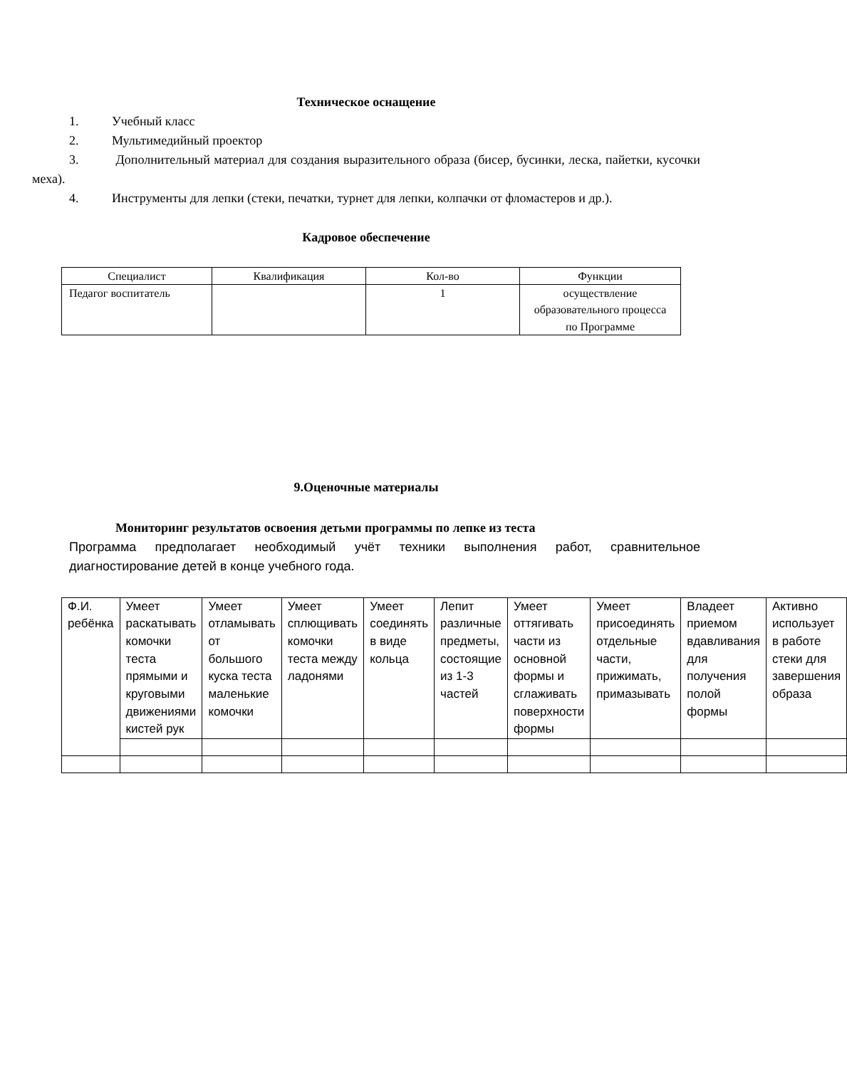Техническое оснащение
1. Учебный класс
2. Мультимедийный проектор
3. Дополнительный материал для создания выразительного образа (бисер, бусинки, леска, пайетки, кусочки меха).
4. Инструменты для лепки (стеки, печатки, турнет для лепки, колпачки от фломастеров и др.).
Кадровое обеспечение
| Специалист | Квалификация | Кол-во | Функции |
| Педагог воспитатель | | 1 | осуществление образовательного процесса по Программе |
9.Оценочные материалы
Мониторинг результатов освоения детьми программы по лепке из теста
Программа предполагает необходимый учёт техники выполнения работ, сравнительное диагностирование детей в конце учебного года.
| Ф.И. ребёнка | Умеет раскатывать комочки теста прямыми и круговыми движениями кистей рук | Умеет отламывать от большого куска теста маленькие комочки | Умеет сплющивать комочки теста между ладонями | Умеет соединять в виде кольца | Лепит различные предметы, состоящие из 1-3 частей | Умеет оттягивать части из основной формы и сглаживать поверхности формы | Умеет присоединять отдельные части, прижимать, примазывать | Владеет приемом вдавливания для получения полой формы | Активно использует в работе стеки для завершения образа |